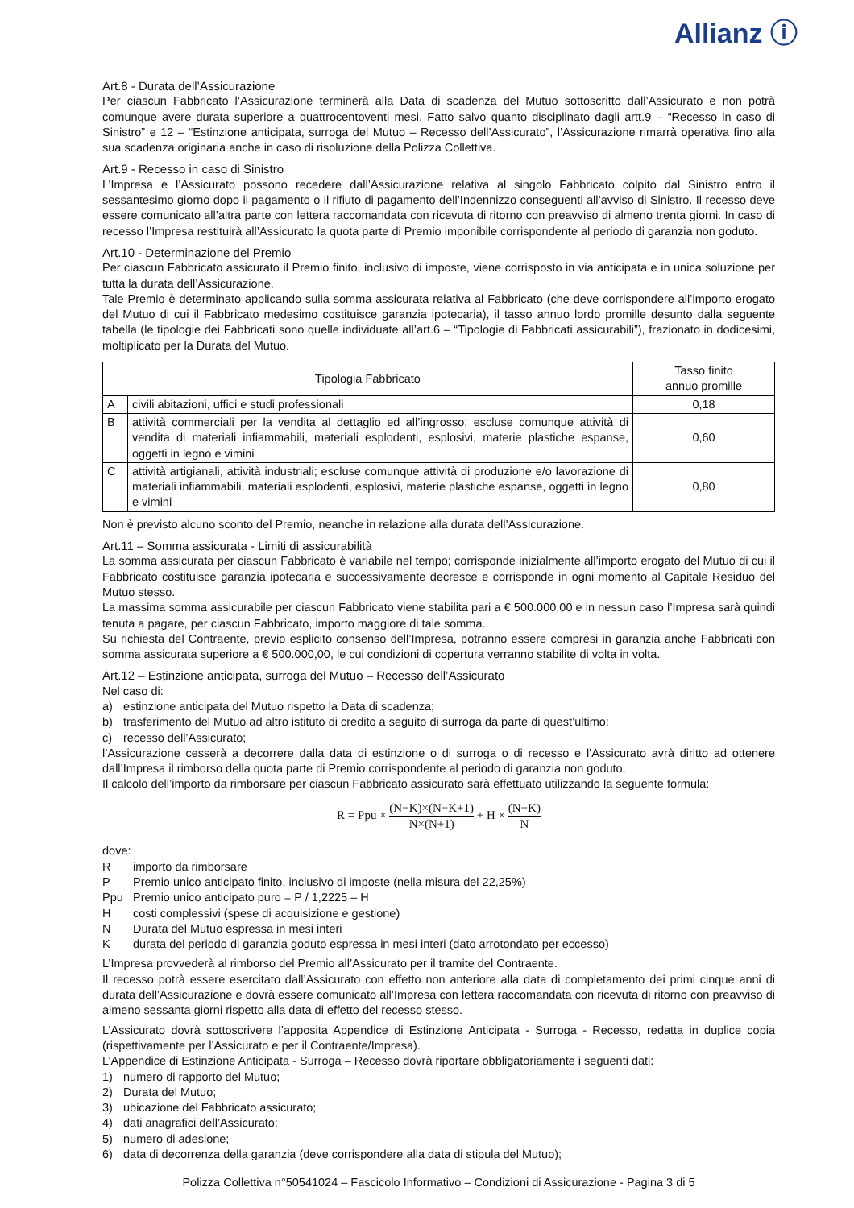Allianz ⓘ
Art.8 - Durata dell’Assicurazione
Per ciascun Fabbricato l’Assicurazione terminerà alla Data di scadenza del Mutuo sottoscritto dall’Assicurato e non potrà comunque avere durata superiore a quattrocentoventi mesi. Fatto salvo quanto disciplinato dagli artt.9 – “Recesso in caso di Sinistro” e 12 – “Estinzione anticipata, surroga del Mutuo – Recesso dell’Assicurato”, l’Assicurazione rimarrà operativa fino alla sua scadenza originaria anche in caso di risoluzione della Polizza Collettiva.
Art.9 - Recesso in caso di Sinistro
L’Impresa e l’Assicurato possono recedere dall’Assicurazione relativa al singolo Fabbricato colpito dal Sinistro entro il sessantesimo giorno dopo il pagamento o il rifiuto di pagamento dell’Indennizzo conseguenti all’avviso di Sinistro. Il recesso deve essere comunicato all’altra parte con lettera raccomandata con ricevuta di ritorno con preavviso di almeno trenta giorni. In caso di recesso l’Impresa restituirà all’Assicurato la quota parte di Premio imponibile corrispondente al periodo di garanzia non goduto.
Art.10 - Determinazione del Premio
Per ciascun Fabbricato assicurato il Premio finito, inclusivo di imposte, viene corrisposto in via anticipata e in unica soluzione per tutta la durata dell’Assicurazione.
Tale Premio è determinato applicando sulla somma assicurata relativa al Fabbricato (che deve corrispondere all’importo erogato del Mutuo di cui il Fabbricato medesimo costituisce garanzia ipotecaria), il tasso annuo lordo promille desunto dalla seguente tabella (le tipologie dei Fabbricati sono quelle individuate all’art.6 – “Tipologie di Fabbricati assicurabili”), frazionato in dodicesimi, moltiplicato per la Durata del Mutuo.
| Tipologia Fabbricato | | Tasso finito annuo promille |
| --- | --- | --- |
| A | civili abitazioni, uffici e studi professionali | 0,18 |
| B | attività commerciali per la vendita al dettaglio ed all’ingrosso; escluse comunque attività di vendita di materiali infiammabili, materiali esplodenti, esplosivi, materie plastiche espanse, oggetti in legno e vimini | 0,60 |
| C | attività artigianali, attività industriali; escluse comunque attività di produzione e/o lavorazione di materiali infiammabili, materiali esplodenti, esplosivi, materie plastiche espanse, oggetti in legno e vimini | 0,80 |
Non è previsto alcuno sconto del Premio, neanche in relazione alla durata dell’Assicurazione.
Art.11 – Somma assicurata - Limiti di assicurabilità
La somma assicurata per ciascun Fabbricato è variabile nel tempo; corrisponde inizialmente all’importo erogato del Mutuo di cui il Fabbricato costituisce garanzia ipotecaria e successivamente decresce e corrisponde in ogni momento al Capitale Residuo del Mutuo stesso.
La massima somma assicurabile per ciascun Fabbricato viene stabilita pari a € 500.000,00 e in nessun caso l’Impresa sarà quindi tenuta a pagare, per ciascun Fabbricato, importo maggiore di tale somma.
Su richiesta del Contraente, previo esplicito consenso dell’Impresa, potranno essere compresi in garanzia anche Fabbricati con somma assicurata superiore a € 500.000,00, le cui condizioni di copertura verranno stabilite di volta in volta.
Art.12 – Estinzione anticipata, surroga del Mutuo – Recesso dell’Assicurato
Nel caso di:
a) estinzione anticipata del Mutuo rispetto la Data di scadenza;
b) trasferimento del Mutuo ad altro istituto di credito a seguito di surroga da parte di quest’ultimo;
c) recesso dell’Assicurato;
l’Assicurazione cesserà a decorrere dalla data di estinzione o di surroga o di recesso e l’Assicurato avrà diritto ad ottenere dall’Impresa il rimborso della quota parte di Premio corrispondente al periodo di garanzia non goduto.
Il calcolo dell’importo da rimborsare per ciascun Fabbricato assicurato sarà effettuato utilizzando la seguente formula:
R = Ppu × (N−K)×(N−K+1) N×(N+1) + H × (N−K) N
dove:
Rimporto da rimborsare
P Premio unico anticipato finito, inclusivo di imposte (nella misura del 22,25%)
Ppu Premio unico anticipato puro = P / 1,2225 – H
Hcosti complessivi (spese di acquisizione e gestione)
N Durata del Mutuo espressa in mesi interi
Kdurata del periodo di garanzia goduto espressa in mesi interi (dato arrotondato per eccesso)
L’Impresa provvederà al rimborso del Premio all’Assicurato per il tramite del Contraente.
Il recesso potrà essere esercitato dall’Assicurato con effetto non anteriore alla data di completamento dei primi cinque anni di durata dell’Assicurazione e dovrà essere comunicato all’Impresa con lettera raccomandata con ricevuta di ritorno con preavviso di almeno sessanta giorni rispetto alla data di effetto del recesso stesso.
L’Assicurato dovrà sottoscrivere l’apposita Appendice di Estinzione Anticipata - Surroga - Recesso, redatta in duplice copia (rispettivamente per l’Assicurato e per il Contraente/Impresa).
L’Appendice di Estinzione Anticipata - Surroga – Recesso dovrà riportare obbligatoriamente i seguenti dati:
1) numero di rapporto del Mutuo;
2) Durata del Mutuo;
3) ubicazione del Fabbricato assicurato;
4) dati anagrafici dell’Assicurato;
5) numero di adesione;
6) data di decorrenza della garanzia (deve corrispondere alla data di stipula del Mutuo);
Polizza Collettiva n°50541024 – Fascicolo Informativo – Condizioni di Assicurazione - Pagina 3 di 5